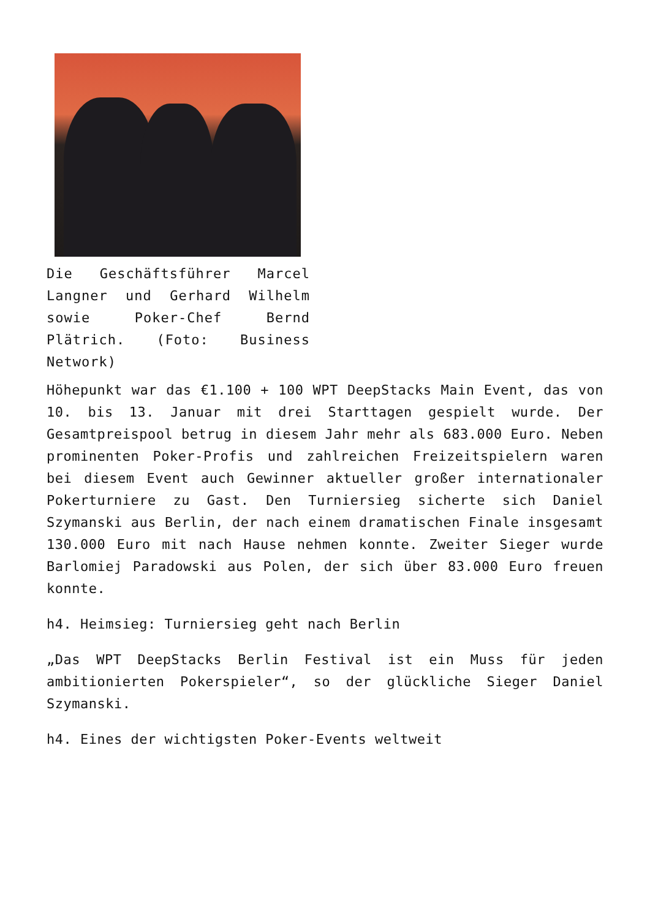Die Geschäftsführer Marcel Langner und Gerhard Wilhelm sowie Poker-Chef Bernd Plätrich. (Foto: Business Network)
Höhepunkt war das €1.100 + 100 WPT DeepStacks Main Event, das von 10. bis 13. Januar mit drei Starttagen gespielt wurde. Der Gesamtpreispool betrug in diesem Jahr mehr als 683.000 Euro. Neben prominenten Poker-Profis und zahlreichen Freizeitspielern waren bei diesem Event auch Gewinner aktueller großer internationaler Pokerturniere zu Gast. Den Turniersieg sicherte sich Daniel Szymanski aus Berlin, der nach einem dramatischen Finale insgesamt 130.000 Euro mit nach Hause nehmen konnte. Zweiter Sieger wurde Barlomiej Paradowski aus Polen, der sich über 83.000 Euro freuen konnte.
h4. Heimsieg: Turniersieg geht nach Berlin
„Das WPT DeepStacks Berlin Festival ist ein Muss für jeden ambitionierten Pokerspieler“, so der glückliche Sieger Daniel Szymanski.
h4. Eines der wichtigsten Poker-Events weltweit